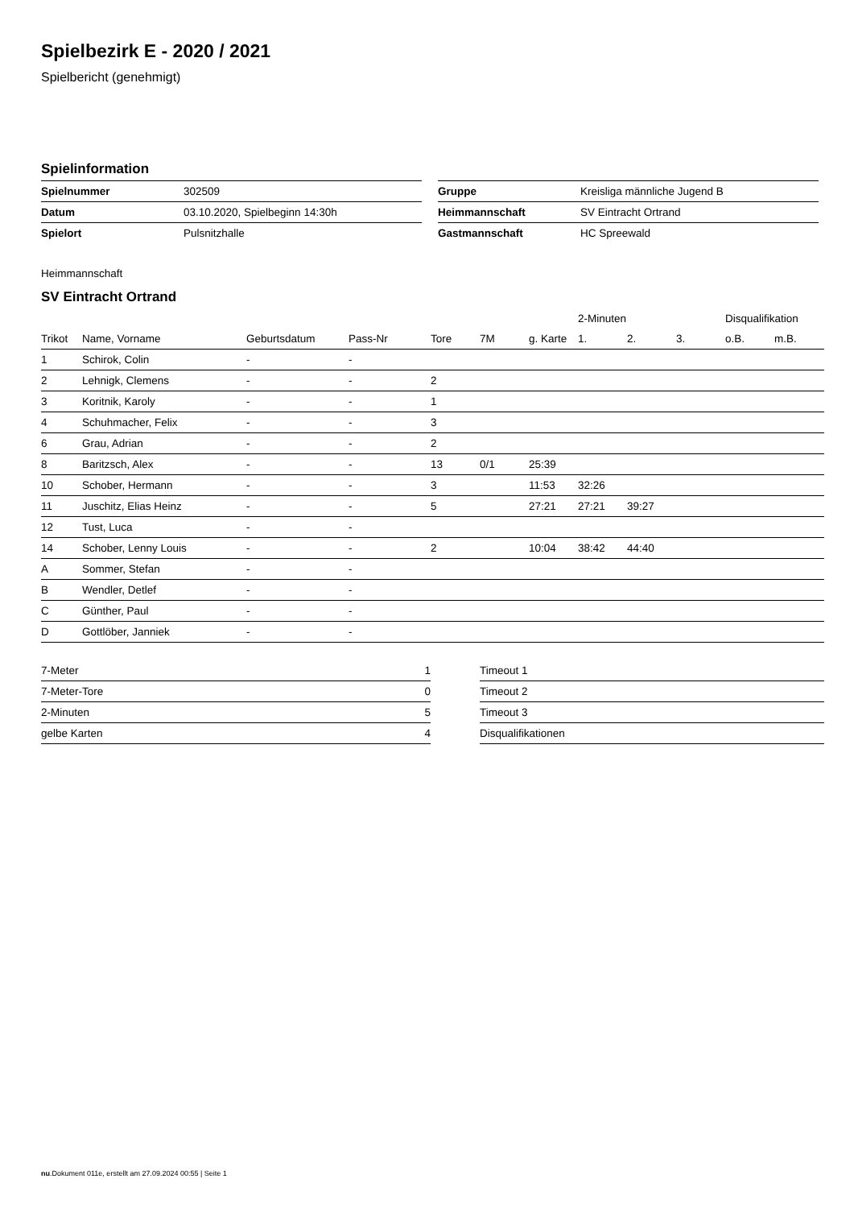Spielbezirk E - 2020 / 2021
Spielbericht (genehmigt)
Spielinformation
| Spielnummer | 302509 |
| Datum | 03.10.2020, Spielbeginn 14:30h |
| Spielort | Pulsnitzhalle |
| Gruppe | Kreisliga männliche Jugend B |
| Heimmannschaft | SV Eintracht Ortrand |
| Gastmannschaft | HC Spreewald |
Heimmannschaft
SV Eintracht Ortrand
| | | | | | | | 2-Minuten | | | Disqualifikation | |
| --- | --- | --- | --- | --- | --- | --- | --- | --- | --- | --- | --- |
| Trikot | Name, Vorname | Geburtsdatum | Pass-Nr | Tore | 7M | g. Karte | 1. | 2. | 3. | o.B. | m.B. |
| 1 | Schirok, Colin | - | - | | | | | | | | |
| 2 | Lehnigk, Clemens | - | - | 2 | | | | | | | |
| 3 | Koritnik, Karoly | - | - | 1 | | | | | | | |
| 4 | Schuhmacher, Felix | - | - | 3 | | | | | | | |
| 6 | Grau, Adrian | - | - | 2 | | | | | | | |
| 8 | Baritzsch, Alex | - | - | 13 | 0/1 | 25:39 | | | | | |
| 10 | Schober, Hermann | - | - | 3 | | 11:53 | 32:26 | | | | |
| 11 | Juschitz, Elias Heinz | - | - | 5 | | 27:21 | 27:21 | 39:27 | | | |
| 12 | Tust, Luca | - | - | | | | | | | | |
| 14 | Schober, Lenny Louis | - | - | 2 | | 10:04 | 38:42 | 44:40 | | | |
| A | Sommer, Stefan | - | - | | | | | | | | |
| B | Wendler, Detlef | - | - | | | | | | | | |
| C | Günther, Paul | - | - | | | | | | | | |
| D | Gottlöber, Janniek | - | - | | | | | | | | |
| 7-Meter | 1 |
| 7-Meter-Tore | 0 |
| 2-Minuten | 5 |
| gelbe Karten | 4 |
| Timeout 1 |
| Timeout 2 |
| Timeout 3 |
| Disqualifikationen |
nu.Dokument 011e, erstellt am 27.09.2024 00:55 | Seite 1